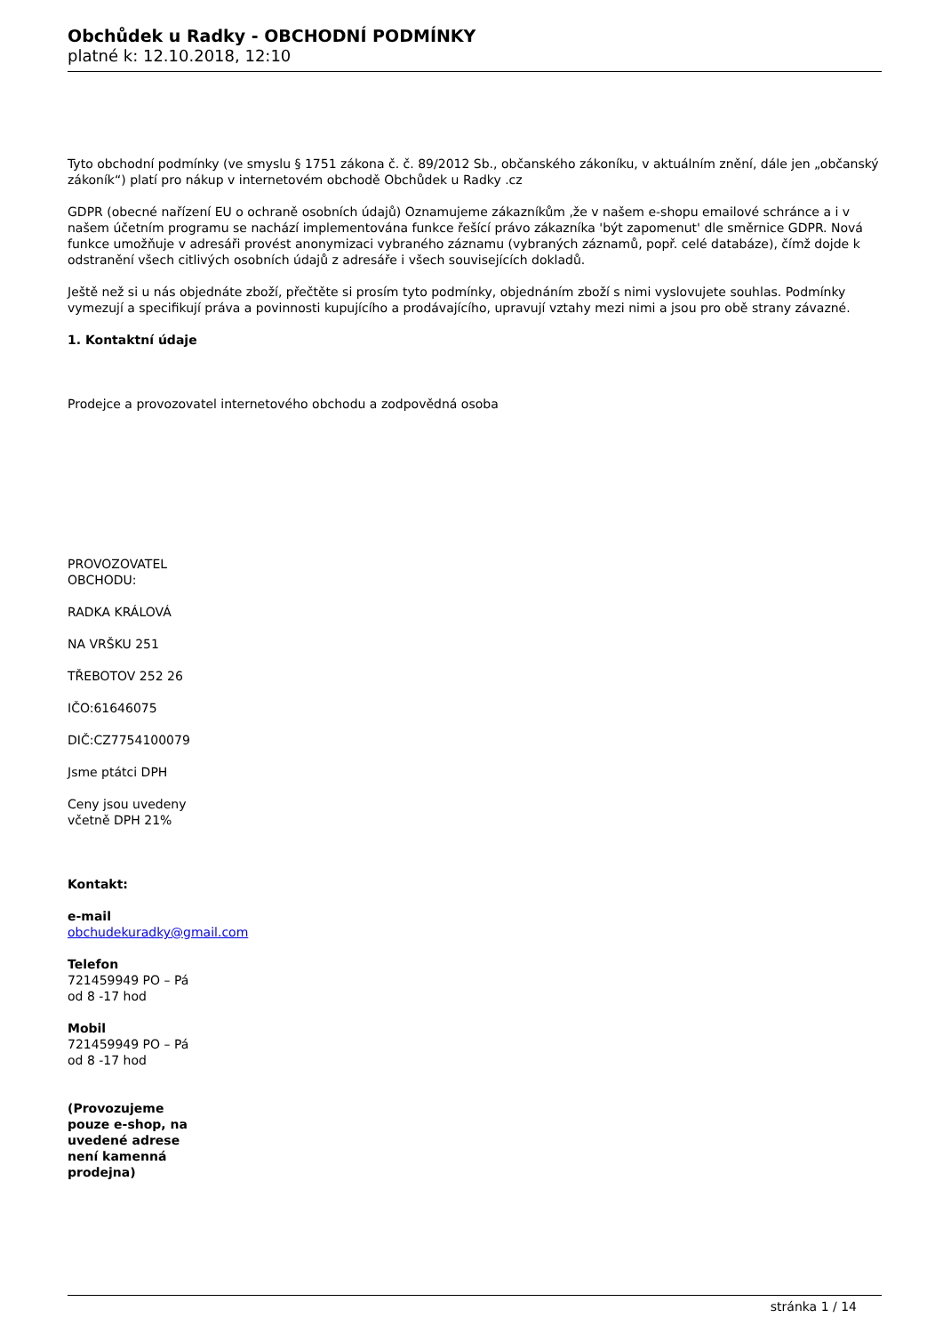Obchůdek u Radky - OBCHODNÍ PODMÍNKY
platné k: 12.10.2018, 12:10
Tyto obchodní podmínky (ve smyslu § 1751 zákona č. č. 89/2012 Sb., občanského zákoníku, v aktuálním znění, dále jen „občanský zákoník“) platí pro nákup v internetovém obchodě Obchůdek u Radky .cz
GDPR (obecné nařízení EU o ochraně osobních údajů) Oznamujeme zákazníkům ,že v našem e-shopu emailové schránce a i v našem účetním programu se nachází implementována funkce řešící právo zákazníka 'být zapomenut' dle směrnice GDPR. Nová funkce umožňuje v adresáři provést anonymizaci vybraného záznamu (vybraných záznamů, popř. celé databáze), čímž dojde k odstranění všech citlivých osobních údajů z adresáře i všech souvisejících dokladů.
Ještě než si u nás objednáte zboží, přečtěte si prosím tyto podmínky, objednáním zboží s nimi vyslovujete souhlas. Podmínky vymezují a specifikují práva a povinnosti kupujícího a prodávajícího, upravují vztahy mezi nimi a jsou pro obě strany závazné.
1. Kontaktní údaje
Prodejce a provozovatel internetového obchodu a zodpovědná osoba
PROVOZOVATEL OBCHODU:
RADKA KRÁLOVÁ
NA VRŠKU 251
TŘEBOTOV 252 26
IČO:61646075
DIČ:CZ7754100079
Jsme ptátci DPH
Ceny jsou uvedeny včetně DPH 21%
Kontakt:
e-mail
obchudekuradky@gmail.com
Telefon
721459949 PO – Pá od 8 -17 hod
Mobil
721459949 PO – Pá od 8 -17 hod
(Provozujeme pouze e-shop, na uvedené adrese není kamenná prodejna)
stránka 1 / 14